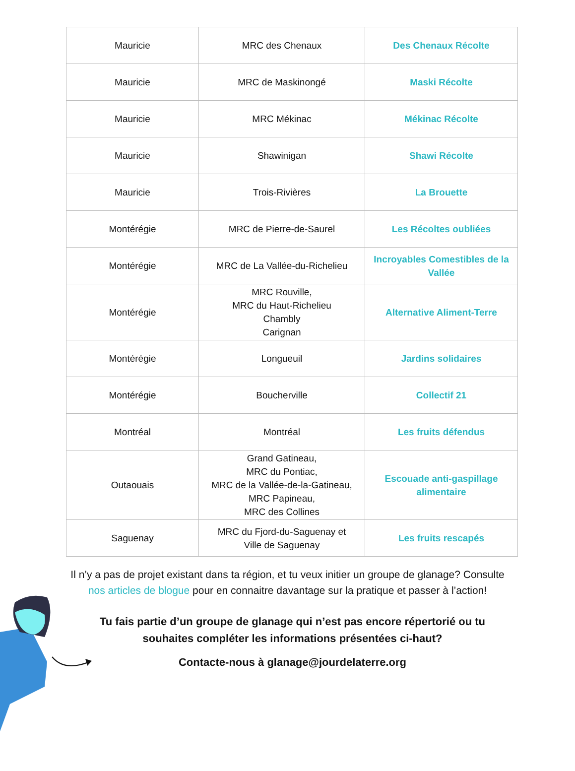| Mauricie | MRC des Chenaux | Des Chenaux Récolte |
| Mauricie | MRC de Maskinongé | Maski Récolte |
| Mauricie | MRC Mékinac | Mékinac Récolte |
| Mauricie | Shawinigan | Shawi Récolte |
| Mauricie | Trois-Rivières | La Brouette |
| Montérégie | MRC de Pierre-de-Saurel | Les Récoltes oubliées |
| Montérégie | MRC de La Vallée-du-Richelieu | Incroyables Comestibles de la Vallée |
| Montérégie | MRC Rouville, MRC du Haut-Richelieu Chambly Carignan | Alternative Aliment-Terre |
| Montérégie | Longueuil | Jardins solidaires |
| Montérégie | Boucherville | Collectif 21 |
| Montréal | Montréal | Les fruits défendus |
| Outaouais | Grand Gatineau, MRC du Pontiac, MRC de la Vallée-de-la-Gatineau, MRC Papineau, MRC des Collines | Escouade anti-gaspillage alimentaire |
| Saguenay | MRC du Fjord-du-Saguenay et Ville de Saguenay | Les fruits rescapés |
Il n’y a pas de projet existant dans ta région, et tu veux initier un groupe de glanage? Consulte nos articles de blogue pour en connaitre davantage sur la pratique et passer à l’action!
Tu fais partie d’un groupe de glanage qui n’est pas encore répertorié ou tu souhaites compléter les informations présentées ci-haut?
Contacte-nous à glanage@jourdelaterre.org